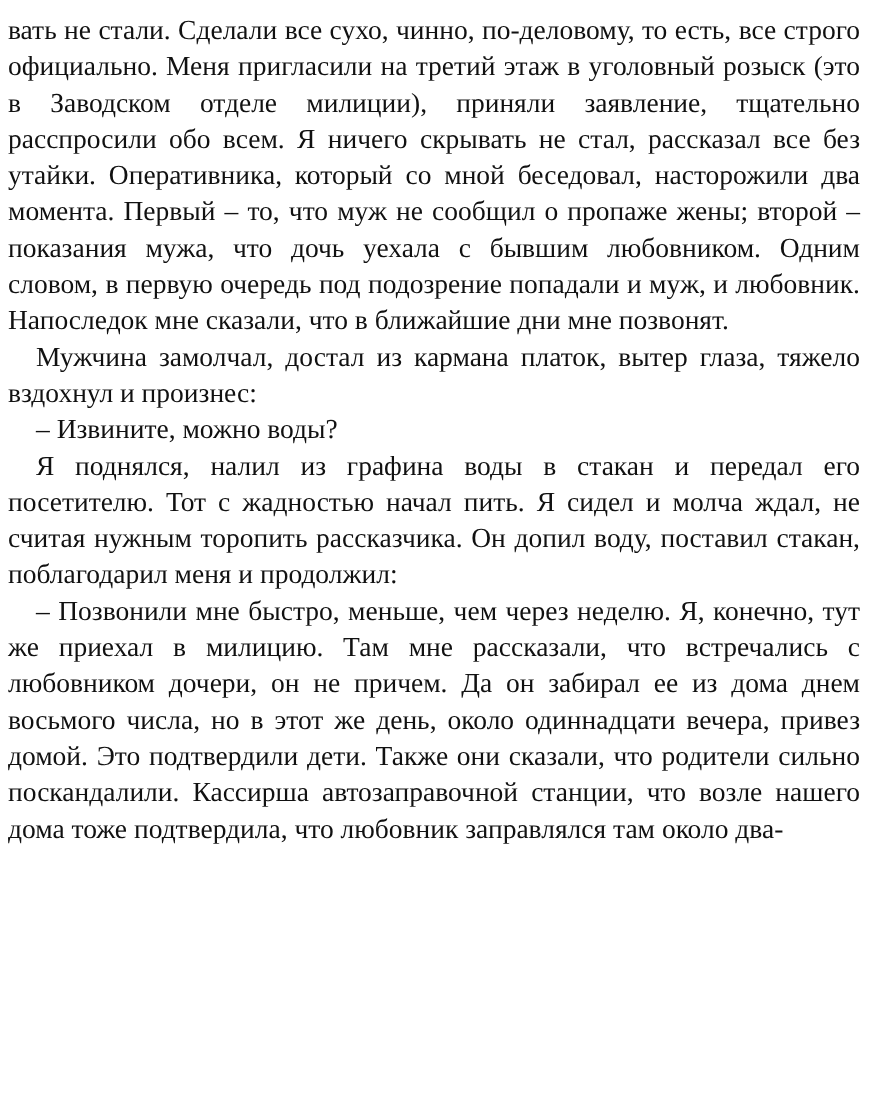вать не стали. Сделали все сухо, чинно, по-деловому, то есть, все строго официально. Меня пригласили на третий этаж в уголовный розыск (это в Заводском отделе милиции), приняли заявление, тщательно расспросили обо всем. Я ничего скрывать не стал, рассказал все без утайки. Оперативника, который со мной беседовал, насторожили два момента. Первый – то, что муж не сообщил о пропаже жены; второй – показания мужа, что дочь уехала с бывшим любовником. Одним словом, в первую очередь под подозрение попадали и муж, и любовник. Напоследок мне сказали, что в ближайшие дни мне позвонят.
Мужчина замолчал, достал из кармана платок, вытер глаза, тяжело вздохнул и произнес:
– Извините, можно воды?
Я поднялся, налил из графина воды в стакан и передал его посетителю. Тот с жадностью начал пить. Я сидел и молча ждал, не считая нужным торопить рассказчика. Он допил воду, поставил стакан, поблагодарил меня и продолжил:
– Позвонили мне быстро, меньше, чем через неделю. Я, конечно, тут же приехал в милицию. Там мне рассказали, что встречались с любовником дочери, он не причем. Да он забирал ее из дома днем восьмого числа, но в этот же день, около одиннадцати вечера, привез домой. Это подтвердили дети. Также они сказали, что родители сильно поскандалили. Кассирша автозаправочной станции, что возле нашего дома тоже подтвердила, что любовник заправлялся там около два-